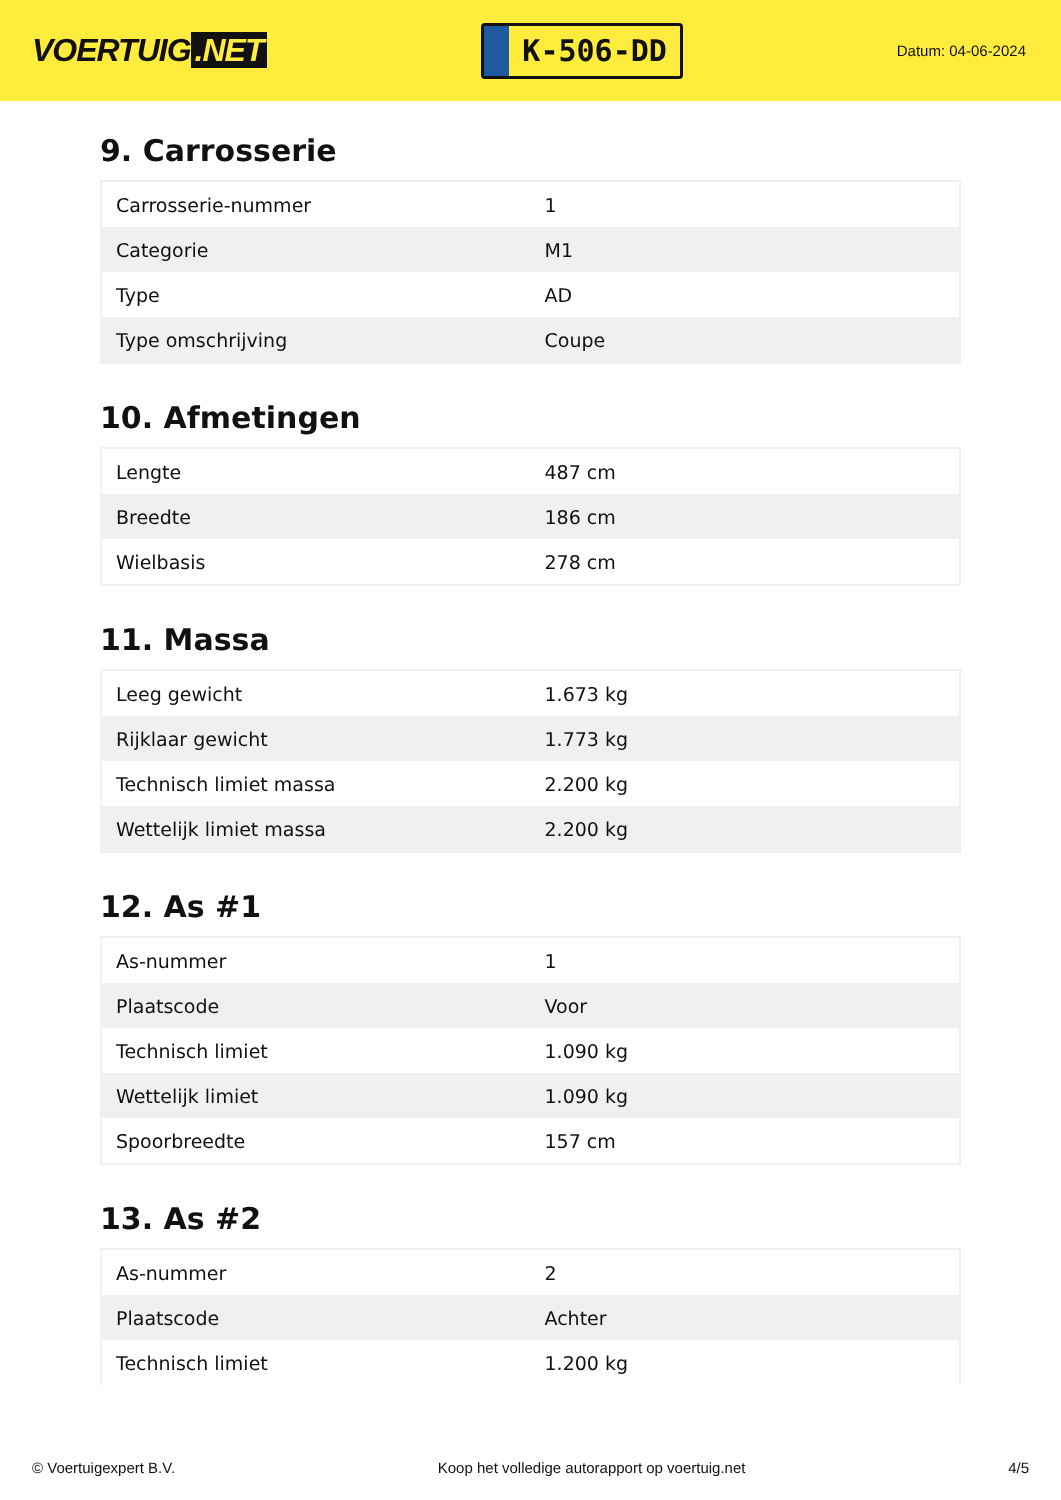VOERTUIG.NET
K-506-DD
Datum: 04-06-2024
9. Carrosserie
| Carrosserie-nummer | 1 |
| Categorie | M1 |
| Type | AD |
| Type omschrijving | Coupe |
10. Afmetingen
| Lengte | 487 cm |
| Breedte | 186 cm |
| Wielbasis | 278 cm |
11. Massa
| Leeg gewicht | 1.673 kg |
| Rijklaar gewicht | 1.773 kg |
| Technisch limiet massa | 2.200 kg |
| Wettelijk limiet massa | 2.200 kg |
12. As #1
| As-nummer | 1 |
| Plaatscode | Voor |
| Technisch limiet | 1.090 kg |
| Wettelijk limiet | 1.090 kg |
| Spoorbreedte | 157 cm |
13. As #2
| As-nummer | 2 |
| Plaatscode | Achter |
| Technisch limiet | 1.200 kg |
© Voertuigexpert B.V. Koop het volledige autorapport op voertuig.net 4/5